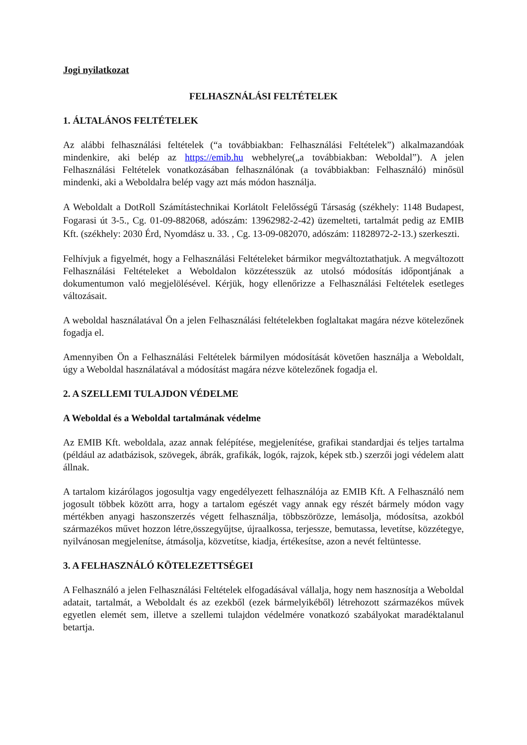Jogi nyilatkozat
FELHASZNÁLÁSI FELTÉTELEK
1. ÁLTALÁNOS FELTÉTELEK
Az alábbi felhasználási feltételek (“a továbbiakban: Felhasználási Feltételek”) alkalmazandóak mindenkire, aki belép az https://emib.hu webhelyre(„a továbbiakban: Weboldal”). A jelen Felhasználási Feltételek vonatkozásában felhasználónak (a továbbiakban: Felhasználó) minősül mindenki, aki a Weboldalra belép vagy azt más módon használja.
A Weboldalt a DotRoll Számítástechnikai Korlátolt Felelősségű Társaság (székhely: 1148 Budapest, Fogarasi út 3-5., Cg. 01-09-882068, adószám: 13962982-2-42) üzemelteti, tartalmát pedig az EMIB Kft. (székhely: 2030 Érd, Nyomdász u. 33. , Cg. 13-09-082070, adószám: 11828972-2-13.) szerkeszti.
Felhívjuk a figyelmét, hogy a Felhasználási Feltételeket bármikor megváltoztathatjuk. A megváltozott Felhasználási Feltételeket a Weboldalon közzétesszük az utolsó módosítás időpontjának a dokumentumon való megjelölésével. Kérjük, hogy ellenőrizze a Felhasználási Feltételek esetleges változásait.
A weboldal használatával Ön a jelen Felhasználási feltételekben foglaltakat magára nézve kötelezőnek fogadja el.
Amennyiben Ön a Felhasználási Feltételek bármilyen módosítását követően használja a Weboldalt, úgy a Weboldal használatával a módosítást magára nézve kötelezőnek fogadja el.
2. A SZELLEMI TULAJDON VÉDELME
A Weboldal és a Weboldal tartalmának védelme
Az EMIB Kft. weboldala, azaz annak felépítése, megjelenítése, grafikai standardjai és teljes tartalma (például az adatbázisok, szövegek, ábrák, grafikák, logók, rajzok, képek stb.) szerzői jogi védelem alatt állnak.
A tartalom kizárólagos jogosultja vagy engedélyezett felhasználója az EMIB Kft. A Felhasználó nem jogosult többek között arra, hogy a tartalom egészét vagy annak egy részét bármely módon vagy mértékben anyagi haszonszerzés végett felhasználja, többszörözze, lemásolja, módosítsa, azokból származékos művet hozzon létre,összegyűjtse, újraalkossa, terjessze, bemutassa, levetítse, közzétegye, nyilvánosan megjelenítse, átmásolja, közvetítse, kiadja, értékesítse, azon a nevét feltüntesse.
3. A FELHASZNÁLÓ KÖTELEZETTSÉGEI
A Felhasználó a jelen Felhasználási Feltételek elfogadásával vállalja, hogy nem hasznosítja a Weboldal adatait, tartalmát, a Weboldalt és az ezekből (ezek bármelyikéből) létrehozott származékos művek egyetlen elemét sem, illetve a szellemi tulajdon védelmére vonatkozó szabályokat maradéktalanul betartja.